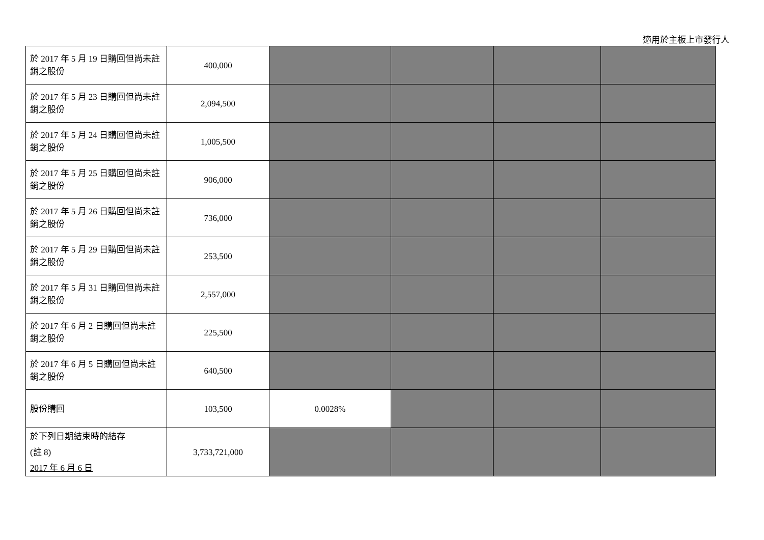適用於主板上市發行人
| 於 2017 年 5 月 19 日購回但尚未註銷之股份 | 400,000 | | | | |
| 於 2017 年 5 月 23 日購回但尚未註銷之股份 | 2,094,500 | | | | |
| 於 2017 年 5 月 24 日購回但尚未註銷之股份 | 1,005,500 | | | | |
| 於 2017 年 5 月 25 日購回但尚未註銷之股份 | 906,000 | | | | |
| 於 2017 年 5 月 26 日購回但尚未註銷之股份 | 736,000 | | | | |
| 於 2017 年 5 月 29 日購回但尚未註銷之股份 | 253,500 | | | | |
| 於 2017 年 5 月 31 日購回但尚未註銷之股份 | 2,557,000 | | | | |
| 於 2017 年 6 月 2 日購回但尚未註銷之股份 | 225,500 | | | | |
| 於 2017 年 6 月 5 日購回但尚未註銷之股份 | 640,500 | | | | |
| 股份購回 | 103,500 | 0.0028% | | | |
| 於下列日期結束時的結存 (註 8) 2017 年 6 月 6 日 | 3,733,721,000 | | | | |